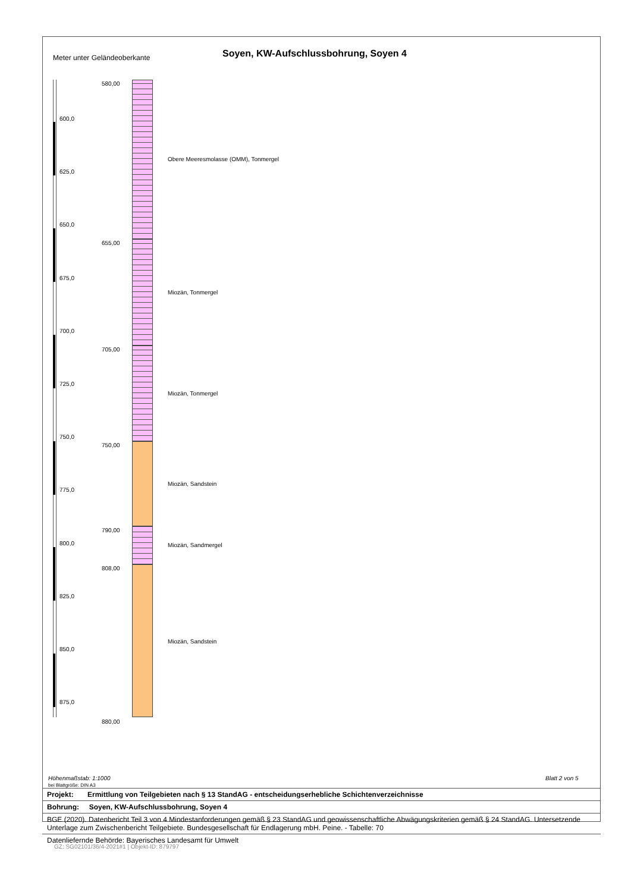Meter unter Geländeoberkante Soyen, KW-Aufschlussbohrung, Soyen 4
600,0
625,0
650,0
675,0
700,0
725,0
750,0
775,0
800,0
825,0
850,0
875,0
580,00
655,00
705,00
750,00
790,00
808,00
880,00
Obere Meeresmolasse (OMM), Tonmergel
Miozän, Tonmergel
Miozän, Tonmergel
Miozän, Sandstein
Miozän, Sandmergel
Miozän, Sandstein
Höhenmaßstab: 1:1000
bei Blattgröße: DIN A3
Blatt 2 von 5
| Projekt: Ermittlung von Teilgebieten nach § 13 StandAG - entscheidungserhebliche Schichtenverzeichnisse |
| Bohrung: Soyen, KW-Aufschlussbohrung, Soyen 4 |
| BGE (2020). Datenbericht Teil 3 von 4 Mindestanforderungen gemäß § 23 StandAG und geowissenschaftliche Abwägungskriterien gemäß § 24 StandAG. Untersetzende Unterlage zum Zwischenbericht Teilgebiete. Bundesgesellschaft für Endlagerung mbH. Peine. - Tabelle: 70 |
| Datenliefernde Behörde: Bayerisches Landesamt für Umwelt |
GZ: SG02101/36/4-2021#1 | Objekt-ID: 879797